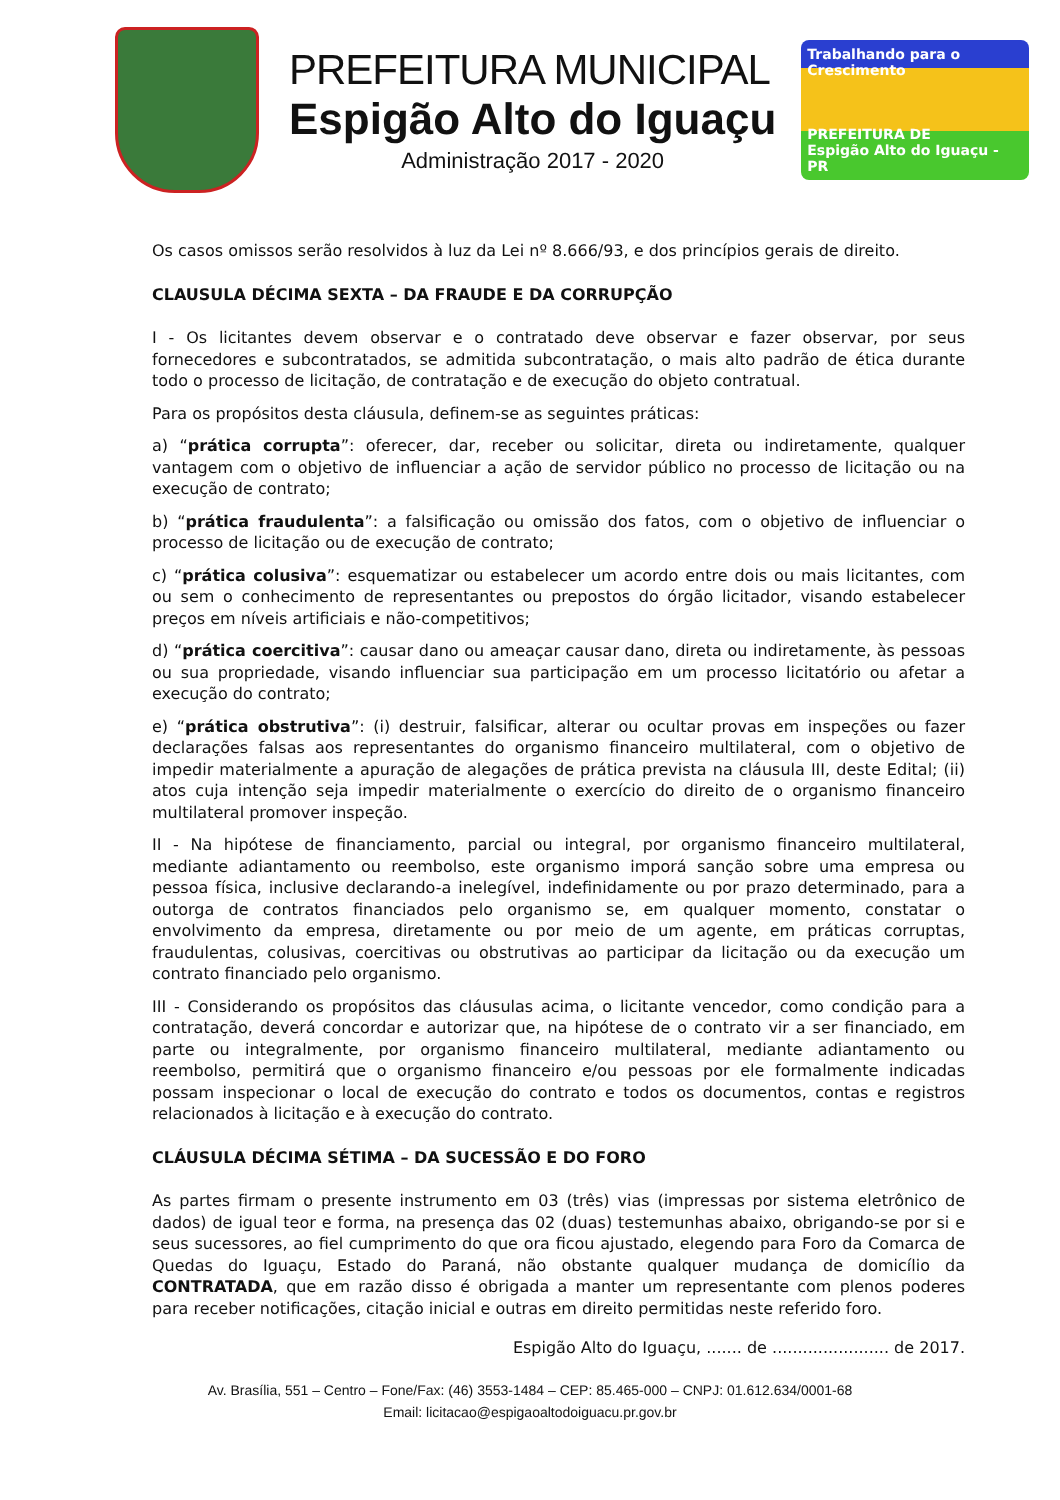PREFEITURA MUNICIPAL
Espigão Alto do Iguaçu
Administração 2017 - 2020
Trabalhando para o Crescimento
PREFEITURA DE
Espigão Alto do Iguaçu - PR
Os casos omissos serão resolvidos à luz da Lei nº 8.666/93, e dos princípios gerais de direito.
CLAUSULA DÉCIMA SEXTA – DA FRAUDE E DA CORRUPÇÃO
I - Os licitantes devem observar e o contratado deve observar e fazer observar, por seus fornecedores e subcontratados, se admitida subcontratação, o mais alto padrão de ética durante todo o processo de licitação, de contratação e de execução do objeto contratual.
Para os propósitos desta cláusula, definem-se as seguintes práticas:
a) “prática corrupta”: oferecer, dar, receber ou solicitar, direta ou indiretamente, qualquer vantagem com o objetivo de influenciar a ação de servidor público no processo de licitação ou na execução de contrato;
b) “prática fraudulenta”: a falsificação ou omissão dos fatos, com o objetivo de influenciar o processo de licitação ou de execução de contrato;
c) “prática colusiva”: esquematizar ou estabelecer um acordo entre dois ou mais licitantes, com ou sem o conhecimento de representantes ou prepostos do órgão licitador, visando estabelecer preços em níveis artificiais e não-competitivos;
d) “prática coercitiva”: causar dano ou ameaçar causar dano, direta ou indiretamente, às pessoas ou sua propriedade, visando influenciar sua participação em um processo licitatório ou afetar a execução do contrato;
e) “prática obstrutiva”: (i) destruir, falsificar, alterar ou ocultar provas em inspeções ou fazer declarações falsas aos representantes do organismo financeiro multilateral, com o objetivo de impedir materialmente a apuração de alegações de prática prevista na cláusula III, deste Edital; (ii) atos cuja intenção seja impedir materialmente o exercício do direito de o organismo financeiro multilateral promover inspeção.
II - Na hipótese de financiamento, parcial ou integral, por organismo financeiro multilateral, mediante adiantamento ou reembolso, este organismo imporá sanção sobre uma empresa ou pessoa física, inclusive declarando-a inelegível, indefinidamente ou por prazo determinado, para a outorga de contratos financiados pelo organismo se, em qualquer momento, constatar o envolvimento da empresa, diretamente ou por meio de um agente, em práticas corruptas, fraudulentas, colusivas, coercitivas ou obstrutivas ao participar da licitação ou da execução um contrato financiado pelo organismo.
III - Considerando os propósitos das cláusulas acima, o licitante vencedor, como condição para a contratação, deverá concordar e autorizar que, na hipótese de o contrato vir a ser financiado, em parte ou integralmente, por organismo financeiro multilateral, mediante adiantamento ou reembolso, permitirá que o organismo financeiro e/ou pessoas por ele formalmente indicadas possam inspecionar o local de execução do contrato e todos os documentos, contas e registros relacionados à licitação e à execução do contrato.
CLÁUSULA DÉCIMA SÉTIMA – DA SUCESSÃO E DO FORO
As partes firmam o presente instrumento em 03 (três) vias (impressas por sistema eletrônico de dados) de igual teor e forma, na presença das 02 (duas) testemunhas abaixo, obrigando-se por si e seus sucessores, ao fiel cumprimento do que ora ficou ajustado, elegendo para Foro da Comarca de Quedas do Iguaçu, Estado do Paraná, não obstante qualquer mudança de domicílio da CONTRATADA, que em razão disso é obrigada a manter um representante com plenos poderes para receber notificações, citação inicial e outras em direito permitidas neste referido foro.
Espigão Alto do Iguaçu, ....... de ....................... de 2017.
Av. Brasília, 551 – Centro – Fone/Fax: (46) 3553-1484 – CEP: 85.465-000 – CNPJ: 01.612.634/0001-68
Email: licitacao@espigaoaltodoiguacu.pr.gov.br